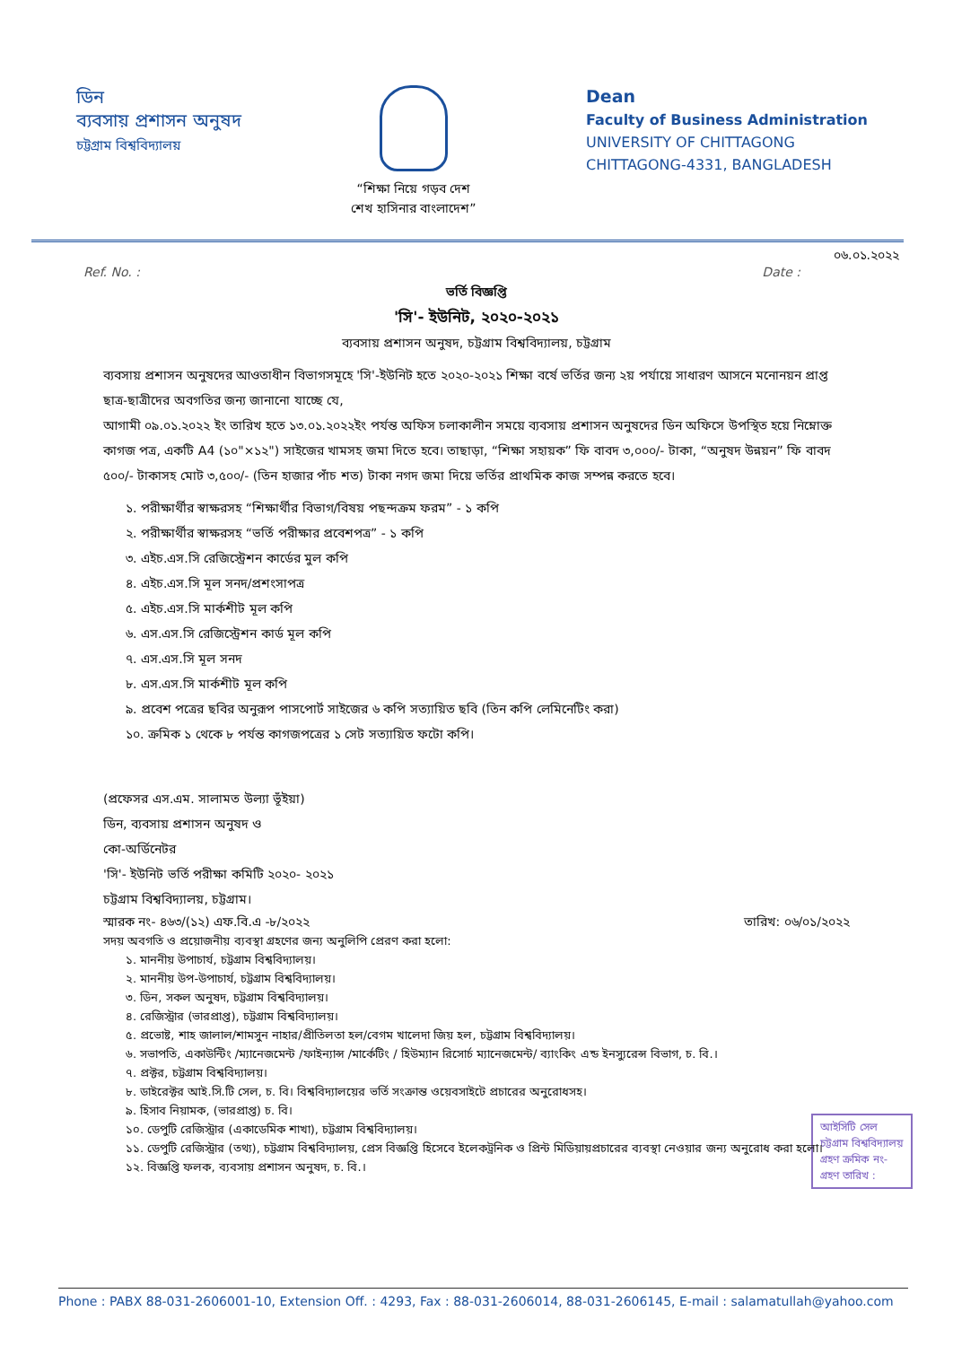ডিন
ব্যবসায় প্রশাসন অনুষদ
চট্টগ্রাম বিশ্ববিদ্যালয়
“শিক্ষা নিয়ে গড়ব দেশ
শেখ হাসিনার বাংলাদেশ”
Dean
Faculty of Business Administration
UNIVERSITY OF CHITTAGONG
CHITTAGONG-4331, BANGLADESH
০৬.০১.২০২২
Ref. No. : Date :
ভর্তি বিজ্ঞপ্তি
'সি'- ইউনিট, ২০২০-২০২১
ব্যবসায় প্রশাসন অনুষদ, চট্টগ্রাম বিশ্ববিদ্যালয়, চট্টগ্রাম
ব্যবসায় প্রশাসন অনুষদের আওতাধীন বিভাগসমূহে 'সি'-ইউনিট হতে ২০২০-২০২১ শিক্ষা বর্ষে ভর্তির জন্য ২য় পর্যায়ে সাধারণ আসনে মনোনয়ন প্রাপ্ত ছাত্র-ছাত্রীদের অবগতির জন্য জানানো যাচ্ছে যে,
আগামী ০৯.০১.২০২২ ইং তারিখ হতে ১৩.০১.২০২২ইং পর্যন্ত অফিস চলাকালীন সময়ে ব্যবসায় প্রশাসন অনুষদের ডিন অফিসে উপস্থিত হয়ে নিম্নোক্ত কাগজ পত্র, একটি A4 (১০"×১২") সাইজের খামসহ জমা দিতে হবে। তাছাড়া, “শিক্ষা সহায়ক” ফি বাবদ ৩,০০০/- টাকা, “অনুষদ উন্নয়ন” ফি বাবদ ৫০০/- টাকাসহ মোট ৩,৫০০/- (তিন হাজার পাঁচ শত) টাকা নগদ জমা দিয়ে ভর্তির প্রাথমিক কাজ সম্পন্ন করতে হবে।
১. পরীক্ষার্থীর স্বাক্ষরসহ “শিক্ষার্থীর বিভাগ/বিষয় পছন্দক্রম ফরম” - ১ কপি
২. পরীক্ষার্থীর স্বাক্ষরসহ “ভর্তি পরীক্ষার প্রবেশপত্র” - ১ কপি
৩. এইচ.এস.সি রেজিস্ট্রেশন কার্ডের মুল কপি
৪. এইচ.এস.সি মূল সনদ/প্রশংসাপত্র
৫. এইচ.এস.সি মার্কশীট মূল কপি
৬. এস.এস.সি রেজিস্ট্রেশন কার্ড মূল কপি
৭. এস.এস.সি মূল সনদ
৮. এস.এস.সি মার্কশীট মূল কপি
৯. প্রবেশ পত্রের ছবির অনুরূপ পাসপোর্ট সাইজের ৬ কপি সত্যায়িত ছবি (তিন কপি লেমিনেটিং করা)
১০. ক্রমিক ১ থেকে ৮ পর্যন্ত কাগজপত্রের ১ সেট সত্যায়িত ফটো কপি।
(প্রফেসর এস.এম. সালামত উল্যা ভূঁইয়া)
ডিন, ব্যবসায় প্রশাসন অনুষদ ও
কো-অর্ডিনেটর
'সি'- ইউনিট ভর্তি পরীক্ষা কমিটি ২০২০- ২০২১
চট্টগ্রাম বিশ্ববিদ্যালয়, চট্টগ্রাম।
স্মারক নং- ৪৬৩/(১২) এফ.বি.এ -৮/২০২২ তারিখ: ০৬/০১/২০২২
সদয় অবগতি ও প্রয়োজনীয় ব্যবস্থা গ্রহণের জন্য অনুলিপি প্রেরণ করা হলো:
১. মাননীয় উপাচার্য, চট্টগ্রাম বিশ্ববিদ্যালয়।
২. মাননীয় উপ-উপাচার্য, চট্টগ্রাম বিশ্ববিদ্যালয়।
৩. ডিন, সকল অনুষদ, চট্টগ্রাম বিশ্ববিদ্যালয়।
৪. রেজিস্ট্রার (ভারপ্রাপ্ত), চট্টগ্রাম বিশ্ববিদ্যালয়।
৫. প্রভোষ্ট, শাহ জালাল/শামসুন নাহার/প্রীতিলতা হল/বেগম খালেদা জিয় হল, চট্টগ্রাম বিশ্ববিদ্যালয়।
৬. সভাপতি, একাউন্টিং /ম্যানেজমেন্ট /ফাইন্যান্স /মার্কেটিং / হিউম্যান রিসোর্চ ম্যানেজমেন্ট/ ব্যাংকিং এন্ড ইনস্যুরেন্স বিভাগ, চ. বি.।
৭. প্রক্টর, চট্টগ্রাম বিশ্ববিদ্যালয়।
৮. ডাইরেক্টর আই.সি.টি সেল, চ. বি। বিশ্ববিদ্যালয়ের ভর্তি সংক্রান্ত ওয়েবসাইটে প্রচারের অনুরোধসহ।
৯. হিসাব নিয়ামক, (ভারপ্রাপ্ত) চ. বি।
১০. ডেপুটি রেজিস্ট্রার (একাডেমিক শাখা), চট্টগ্রাম বিশ্ববিদ্যালয়।
১১. ডেপুটি রেজিস্ট্রার (তথ্য), চট্টগ্রাম বিশ্ববিদ্যালয়, প্রেস বিজ্ঞপ্তি হিসেবে ইলেকট্রনিক ও প্রিন্ট মিডিয়ায়প্রচারের ব্যবস্থা নেওয়ার জন্য অনুরোধ করা হলো।
১২. বিজ্ঞপ্তি ফলক, ব্যবসায় প্রশাসন অনুষদ, চ. বি.।
আইসিটি সেল
চট্টগ্রাম বিশ্ববিদ্যালয়
গ্রহণ ক্রমিক নং-
গ্রহণ তারিখ :
Phone : PABX 88-031-2606001-10, Extension Off. : 4293, Fax : 88-031-2606014, 88-031-2606145, E-mail : salamatullah@yahoo.com